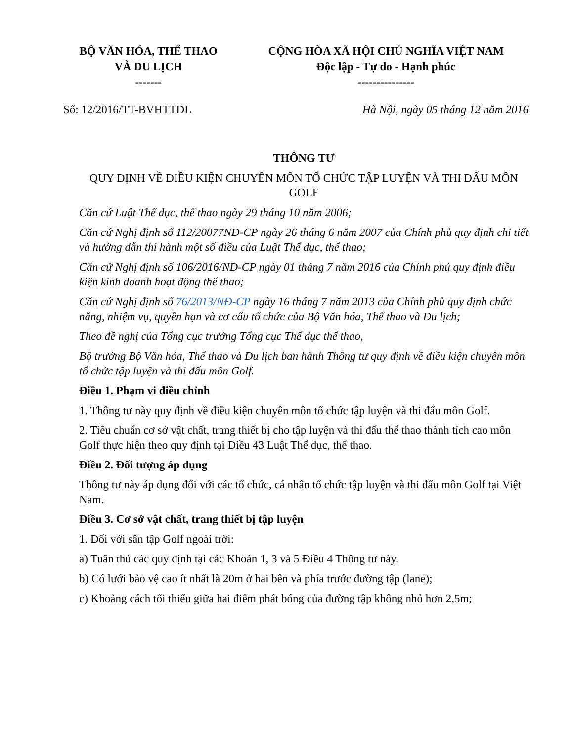| BỘ VĂN HÓA, THỂ THAO VÀ DU LỊCH ------- | CỘNG HÒA XÃ HỘI CHỦ NGHĨA VIỆT NAM Độc lập - Tự do - Hạnh phúc --------------- |
Số: 12/2016/TT-BVHTTDL Hà Nội, ngày 05 tháng 12 năm 2016
THÔNG TƯ
QUY ĐỊNH VỀ ĐIỀU KIỆN CHUYÊN MÔN TỔ CHỨC TẬP LUYỆN VÀ THI ĐẤU MÔN GOLF
Căn cứ Luật Thể dục, thể thao ngày 29 tháng 10 năm 2006;
Căn cứ Nghị định số 112/20077NĐ-CP ngày 26 tháng 6 năm 2007 của Chính phủ quy định chi tiết và hướng dẫn thi hành một số điều của Luật Thể dục, thể thao;
Căn cứ Nghị định số 106/2016/NĐ-CP ngày 01 tháng 7 năm 2016 của Chính phủ quy định điều kiện kinh doanh hoạt động thể thao;
Căn cứ Nghị định số 76/2013/NĐ-CP ngày 16 tháng 7 năm 2013 của Chính phủ quy định chức năng, nhiệm vụ, quyền hạn và cơ cấu tổ chức của Bộ Văn hóa, Thể thao và Du lịch;
Theo đề nghị của Tổng cục trưởng Tổng cục Thể dục thể thao,
Bộ trưởng Bộ Văn hóa, Thể thao và Du lịch ban hành Thông tư quy định về điều kiện chuyên môn tổ chức tập luyện và thi đấu môn Golf.
Điều 1. Phạm vi điều chỉnh
1. Thông tư này quy định về điều kiện chuyên môn tổ chức tập luyện và thi đấu môn Golf.
2. Tiêu chuẩn cơ sở vật chất, trang thiết bị cho tập luyện và thi đấu thể thao thành tích cao môn Golf thực hiện theo quy định tại Điều 43 Luật Thể dục, thể thao.
Điều 2. Đối tượng áp dụng
Thông tư này áp dụng đối với các tổ chức, cá nhân tổ chức tập luyện và thi đấu môn Golf tại Việt Nam.
Điều 3. Cơ sở vật chất, trang thiết bị tập luyện
1. Đối với sân tập Golf ngoài trời:
a) Tuân thủ các quy định tại các Khoản 1, 3 và 5 Điều 4 Thông tư này.
b) Có lưới bảo vệ cao ít nhất là 20m ở hai bên và phía trước đường tập (lane);
c) Khoảng cách tối thiểu giữa hai điểm phát bóng của đường tập không nhỏ hơn 2,5m;